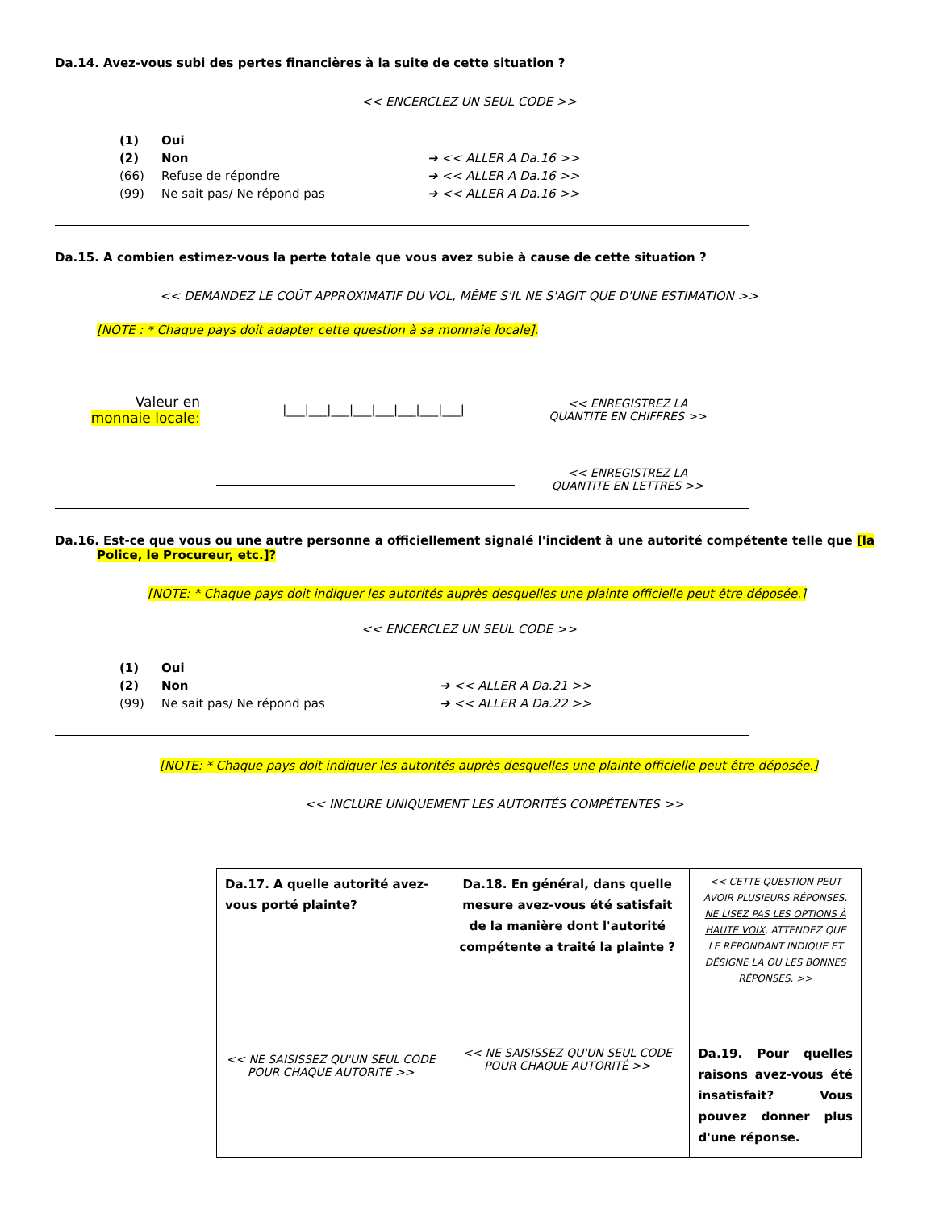Da.14. Avez-vous subi des pertes financières à la suite de cette situation ?
<< ENCERCLEZ UN SEUL CODE >>
(1) Oui
(2) Non ➔ << ALLER A Da.16 >>
(66) Refuse de répondre ➔ << ALLER A Da.16 >>
(99) Ne sait pas/ Ne répond pas ➔ << ALLER A Da.16 >>
Da.15. A combien estimez-vous la perte totale que vous avez subie à cause de cette situation ?
<< DEMANDEZ LE COÛT APPROXIMATIF DU VOL, MÊME S'IL NE S'AGIT QUE D'UNE ESTIMATION >>
[NOTE : * Chaque pays doit adapter cette question à sa monnaie locale].
Valeur en
monnaie locale:
|___|___|___|___|___|___|___|___|
<< ENREGISTREZ LA QUANTITE EN CHIFFRES >>
<< ENREGISTREZ LA QUANTITE EN LETTRES >>
Da.16. Est-ce que vous ou une autre personne a officiellement signalé l'incident à une autorité compétente telle que [la Police, le Procureur, etc.]?
[NOTE: * Chaque pays doit indiquer les autorités auprès desquelles une plainte officielle peut être déposée.]
<< ENCERCLEZ UN SEUL CODE >>
(1) Oui
(2) Non ➔ << ALLER A Da.21 >>
(99) Ne sait pas/ Ne répond pas ➔ << ALLER A Da.22 >>
[NOTE: * Chaque pays doit indiquer les autorités auprès desquelles une plainte officielle peut être déposée.]
<< INCLURE UNIQUEMENT LES AUTORITÉS COMPÉTENTES >>
| Da.17. A quelle autorité avez-vous porté plainte? << NE SAISISSEZ QU'UN SEUL CODE POUR CHAQUE AUTORITÉ >> | Da.18. En général, dans quelle mesure avez-vous été satisfait de la manière dont l'autorité compétente a traité la plainte ? << NE SAISISSEZ QU'UN SEUL CODE POUR CHAQUE AUTORITÉ >> | << CETTE QUESTION PEUT AVOIR PLUSIEURS RÉPONSES. NE LISEZ PAS LES OPTIONS À HAUTE VOIX , ATTENDEZ QUE LE RÉPONDANT INDIQUE ET DÉSIGNE LA OU LES BONNES RÉPONSES. >> Da.19. Pour quelles raisons avez-vous été insatisfait? Vous pouvez donner plus d'une réponse. |